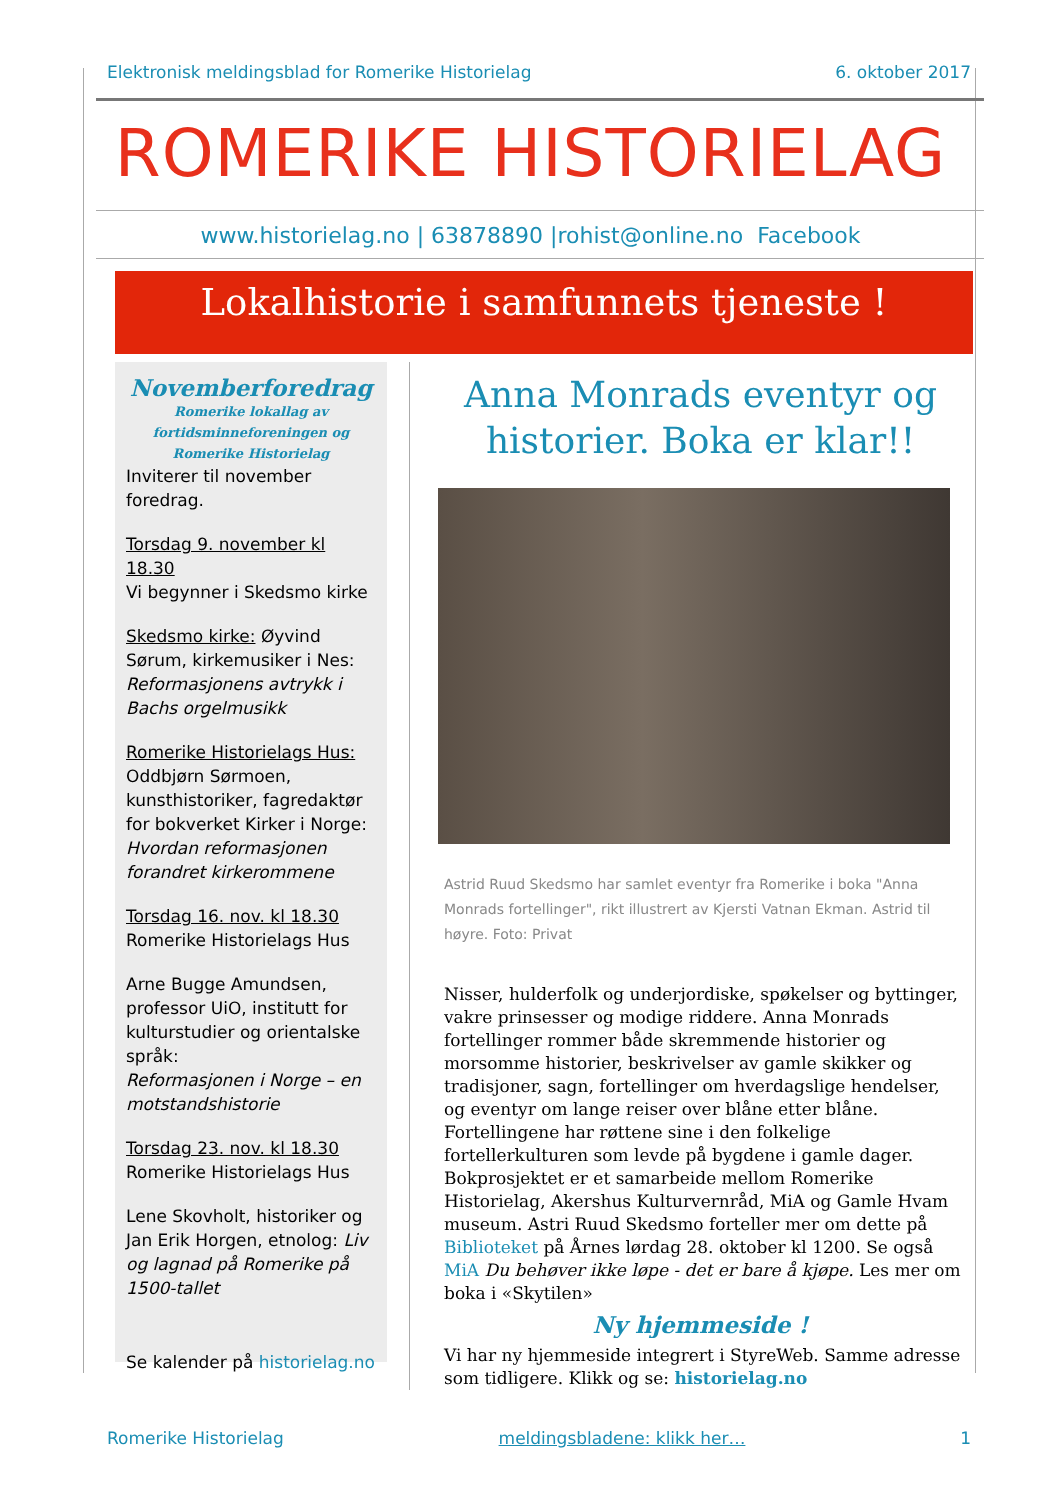Elektronisk meldingsblad for Romerike Historielag 6. oktober 2017
ROMERIKE HISTORIELAG
www.historielag.no | 63878890 |rohist@online.no Facebook
Lokalhistorie i samfunnets tjeneste !
Novemberforedrag
Romerike lokallag av fortidsminneforeningen og Romerike Historielag
Inviterer til november foredrag.
Torsdag 9. november kl 18.30
Vi begynner i Skedsmo kirke
Skedsmo kirke: Øyvind Sørum, kirkemusiker i Nes: Reformasjonens avtrykk i Bachs orgelmusikk
Romerike Historielags Hus: Oddbjørn Sørmoen, kunsthistoriker, fagredaktør for bokverket Kirker i Norge: Hvordan reformasjonen forandret kirkerommene
Torsdag 16. nov. kl 18.30
Romerike Historielags Hus
Arne Bugge Amundsen, professor UiO, institutt for kulturstudier og orientalske språk:
Reformasjonen i Norge – en motstandshistorie
Torsdag 23. nov. kl 18.30
Romerike Historielags Hus
Lene Skovholt, historiker og Jan Erik Horgen, etnolog: Liv og lagnad på Romerike på 1500-tallet
Se kalender på historielag.no
Anna Monrads eventyr og historier. Boka er klar!!
Astrid Ruud Skedsmo har samlet eventyr fra Romerike i boka "Anna Monrads fortellinger", rikt illustrert av Kjersti Vatnan Ekman. Astrid til høyre. Foto: Privat
Nisser, hulderfolk og underjordiske, spøkelser og byttinger, vakre prinsesser og modige riddere. Anna Monrads fortellinger rommer både skremmende historier og morsomme historier, beskrivelser av gamle skikker og tradisjoner, sagn, fortellinger om hverdagslige hendelser, og eventyr om lange reiser over blåne etter blåne. Fortellingene har røttene sine i den folkelige fortellerkulturen som levde på bygdene i gamle dager. Bokprosjektet er et samarbeide mellom Romerike Historielag, Akershus Kulturvernråd, MiA og Gamle Hvam museum. Astri Ruud Skedsmo forteller mer om dette på Biblioteket på Årnes lørdag 28. oktober kl 1200. Se også MiA Du behøver ikke løpe - det er bare å kjøpe. Les mer om boka i «Skytilen»
Ny hjemmeside !
Vi har ny hjemmeside integrert i StyreWeb. Samme adresse som tidligere. Klikk og se: historielag.no
Romerike Historielag meldingsbladene: klikk her… 1